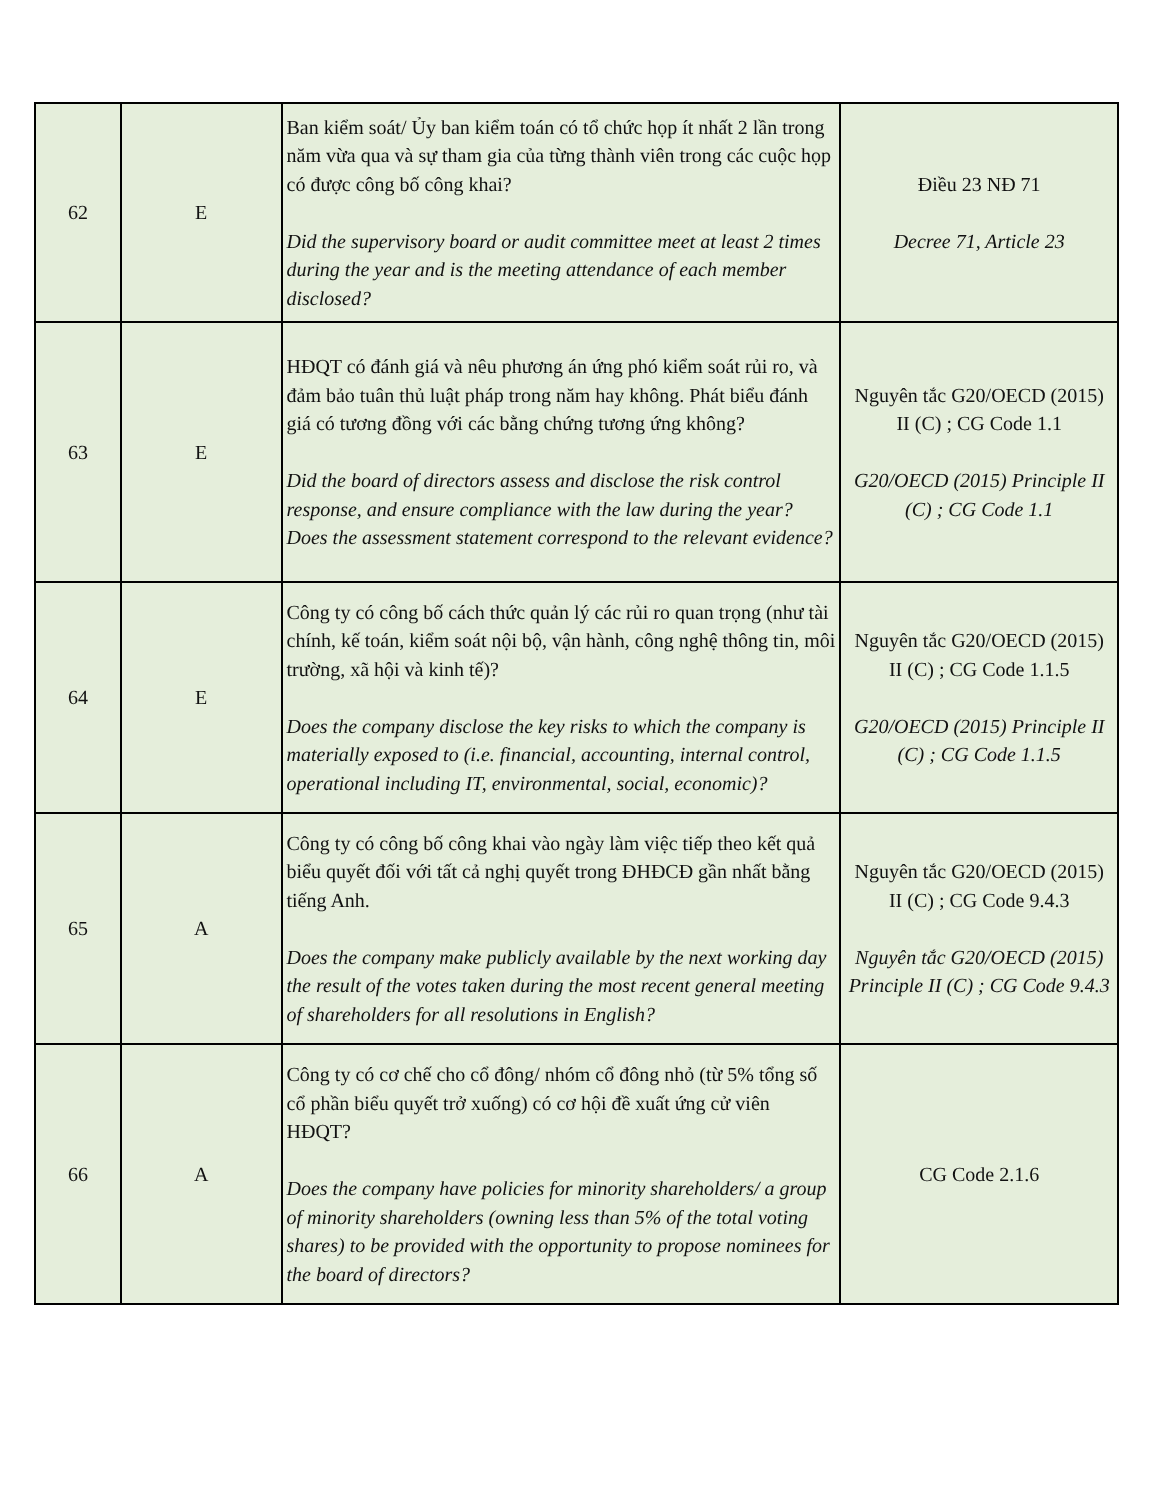| 62 | E | Ban kiểm soát/ Ủy ban kiểm toán có tổ chức họp ít nhất 2 lần trong năm vừa qua và sự tham gia của từng thành viên trong các cuộc họp có được công bố công khai? Did the supervisory board or audit committee meet at least 2 times during the year and is the meeting attendance of each member disclosed? | Điều 23 NĐ 71 Decree 71, Article 23 |
| 63 | E | HĐQT có đánh giá và nêu phương án ứng phó kiểm soát rủi ro, và đảm bảo tuân thủ luật pháp trong năm hay không. Phát biểu đánh giá có tương đồng với các bằng chứng tương ứng không? Did the board of directors assess and disclose the risk control response, and ensure compliance with the law during the year? Does the assessment statement correspond to the relevant evidence? | Nguyên tắc G20/OECD (2015) II (C) ; CG Code 1.1 G20/OECD (2015) Principle II (C) ; CG Code 1.1 |
| 64 | E | Công ty có công bố cách thức quản lý các rủi ro quan trọng (như tài chính, kế toán, kiểm soát nội bộ, vận hành, công nghệ thông tin, môi trường, xã hội và kinh tế)? Does the company disclose the key risks to which the company is materially exposed to (i.e. financial, accounting, internal control, operational including IT, environmental, social, economic)? | Nguyên tắc G20/OECD (2015) II (C) ; CG Code 1.1.5 G20/OECD (2015) Principle II (C) ; CG Code 1.1.5 |
| 65 | A | Công ty có công bố công khai vào ngày làm việc tiếp theo kết quả biểu quyết đối với tất cả nghị quyết trong ĐHĐCĐ gần nhất bằng tiếng Anh. Does the company make publicly available by the next working day the result of the votes taken during the most recent general meeting of shareholders for all resolutions in English? | Nguyên tắc G20/OECD (2015) II (C) ; CG Code 9.4.3 Nguyên tắc G20/OECD (2015) Principle II (C) ; CG Code 9.4.3 |
| 66 | A | Công ty có cơ chế cho cổ đông/ nhóm cổ đông nhỏ (từ 5% tổng số cổ phần biểu quyết trở xuống) có cơ hội đề xuất ứng cử viên HĐQT? Does the company have policies for minority shareholders/ a group of minority shareholders (owning less than 5% of the total voting shares) to be provided with the opportunity to propose nominees for the board of directors? | CG Code 2.1.6 |